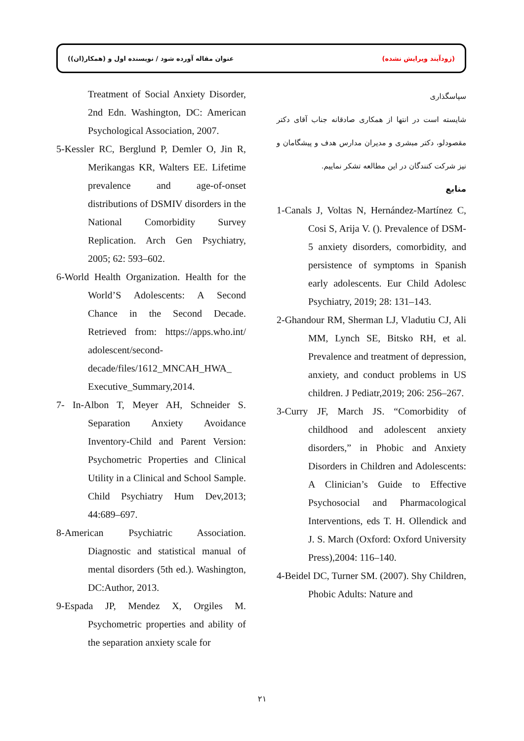عنوان مقاله آورده شود / نویسنده اول و (همکار(ان)) (زودآیند ویرایش نشده)
سپاسگذاری
شایسته است در انتها از همکاری صادقانه جناب آقای دکتر مقصودلو، دکتر مبشری و مدیران مدارس هدف و پیشگامان و نیز شرکت کنندگان در این مطالعه تشکر نماییم.
منابع
1-Canals J, Voltas N, Hernández-Martínez C, Cosi S, Arija V. (). Prevalence of DSM-5 anxiety disorders, comorbidity, and persistence of symptoms in Spanish early adolescents. Eur Child Adolesc Psychiatry, 2019; 28: 131–143.
2-Ghandour RM, Sherman LJ, Vladutiu CJ, Ali MM, Lynch SE, Bitsko RH, et al. Prevalence and treatment of depression, anxiety, and conduct problems in US children. J Pediatr,2019; 206: 256–267.
3-Curry JF, March JS. “Comorbidity of childhood and adolescent anxiety disorders,” in Phobic and Anxiety Disorders in Children and Adolescents: A Clinician’s Guide to Effective Psychosocial and Pharmacological Interventions, eds T. H. Ollendick and J. S. March (Oxford: Oxford University Press),2004: 116–140.
4-Beidel DC, Turner SM. (2007). Shy Children, Phobic Adults: Nature and
Treatment of Social Anxiety Disorder, 2nd Edn. Washington, DC: American Psychological Association, 2007.
5-Kessler RC, Berglund P, Demler O, Jin R, Merikangas KR, Walters EE. Lifetime prevalence and age-of-onset distributions of DSMIV disorders in the National Comorbidity Survey Replication. Arch Gen Psychiatry, 2005; 62: 593–602.
6-World Health Organization. Health for the World’S Adolescents: A Second Chance in the Second Decade. Retrieved from: https://apps.who.int/ adolescent/second-decade/files/1612_MNCAH_HWA_ Executive_Summary,2014.
7- In-Albon T, Meyer AH, Schneider S. Separation Anxiety Avoidance Inventory-Child and Parent Version: Psychometric Properties and Clinical Utility in a Clinical and School Sample. Child Psychiatry Hum Dev,2013; 44:689–697.
8-American Psychiatric Association. Diagnostic and statistical manual of mental disorders (5th ed.). Washington, DC:Author, 2013.
9-Espada JP, Mendez X, Orgiles M. Psychometric properties and ability of the separation anxiety scale for
۲۱